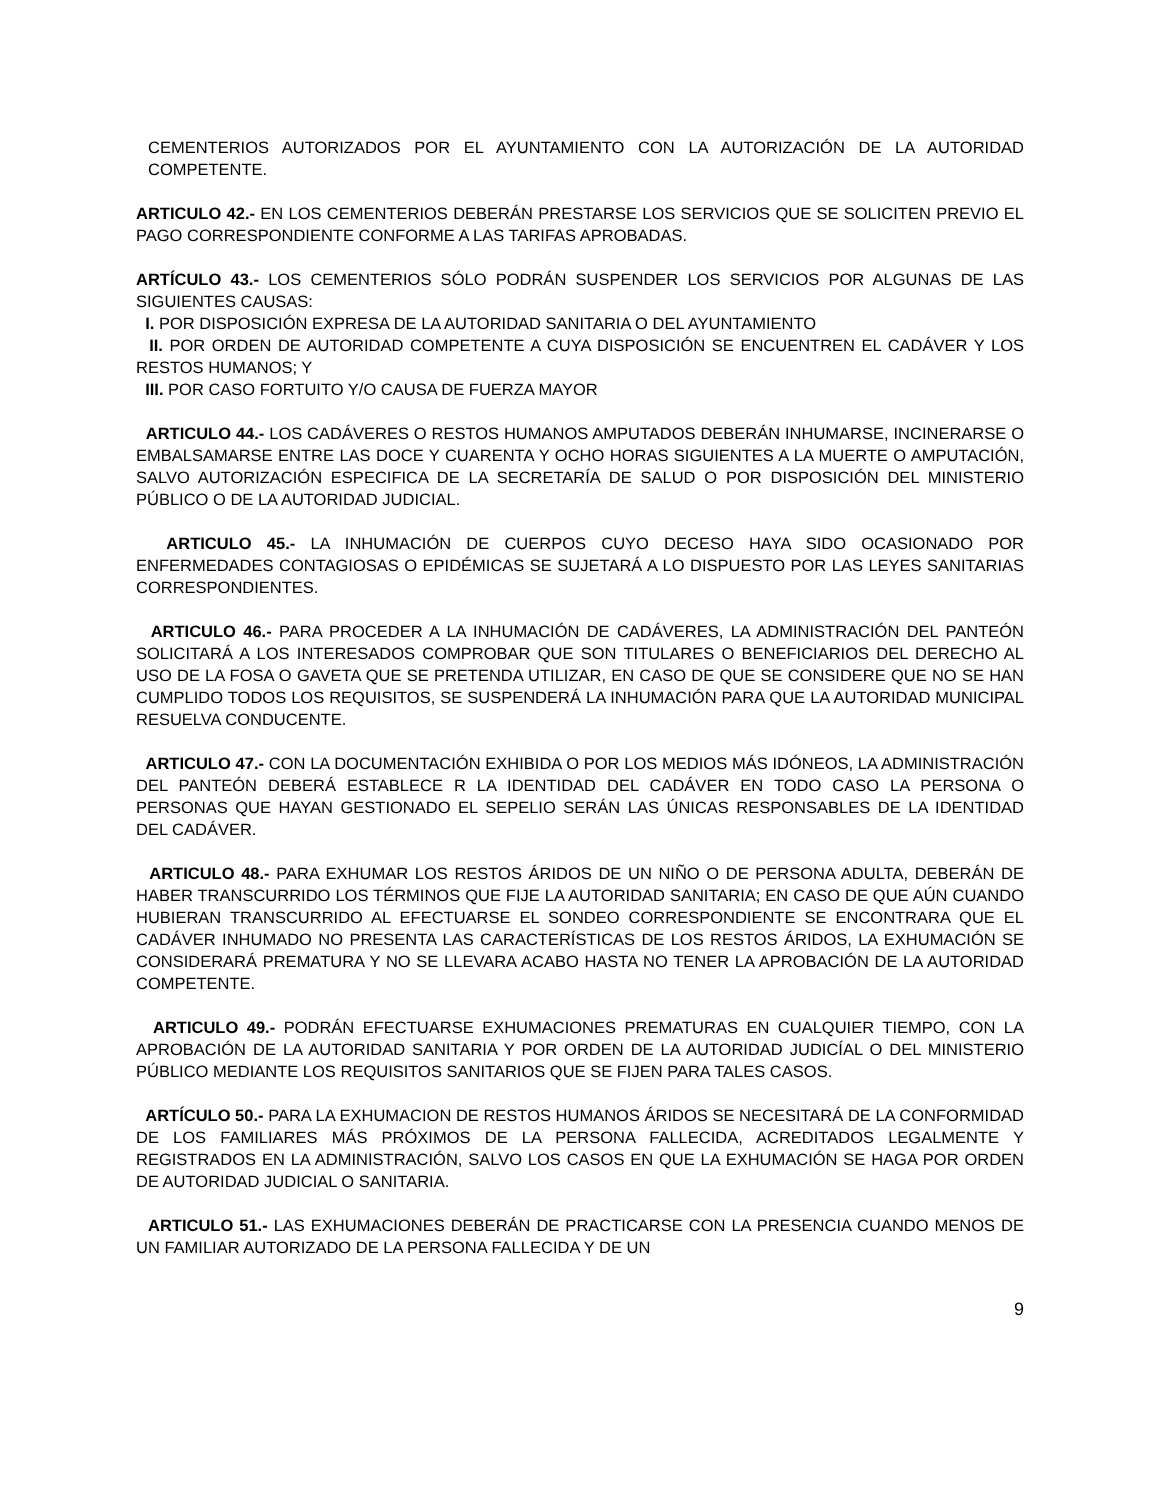CEMENTERIOS AUTORIZADOS POR EL AYUNTAMIENTO CON LA AUTORIZACIÓN DE LA AUTORIDAD COMPETENTE.
ARTICULO 42.- EN LOS CEMENTERIOS DEBERÁN PRESTARSE LOS SERVICIOS QUE SE SOLICITEN PREVIO EL PAGO CORRESPONDIENTE CONFORME A LAS TARIFAS APROBADAS.
ARTÍCULO 43.- LOS CEMENTERIOS SÓLO PODRÁN SUSPENDER LOS SERVICIOS POR ALGUNAS DE LAS SIGUIENTES CAUSAS:
I. POR DISPOSICIÓN EXPRESA DE LA AUTORIDAD SANITARIA O DEL AYUNTAMIENTO
II. POR ORDEN DE AUTORIDAD COMPETENTE A CUYA DISPOSICIÓN SE ENCUENTREN EL CADÁVER Y LOS RESTOS HUMANOS; Y
III. POR CASO FORTUITO Y/O CAUSA DE FUERZA MAYOR
ARTICULO 44.- LOS CADÁVERES O RESTOS HUMANOS AMPUTADOS DEBERÁN INHUMARSE, INCINERARSE O EMBALSAMARSE ENTRE LAS DOCE Y CUARENTA Y OCHO HORAS SIGUIENTES A LA MUERTE O AMPUTACIÓN, SALVO AUTORIZACIÓN ESPECIFICA DE LA SECRETARÍA DE SALUD O POR DISPOSICIÓN DEL MINISTERIO PÚBLICO O DE LA AUTORIDAD JUDICIAL.
ARTICULO 45.- LA INHUMACIÓN DE CUERPOS CUYO DECESO HAYA SIDO OCASIONADO POR ENFERMEDADES CONTAGIOSAS O EPIDÉMICAS SE SUJETARÁ A LO DISPUESTO POR LAS LEYES SANITARIAS CORRESPONDIENTES.
ARTICULO 46.- PARA PROCEDER A LA INHUMACIÓN DE CADÁVERES, LA ADMINISTRACIÓN DEL PANTEÓN SOLICITARÁ A LOS INTERESADOS COMPROBAR QUE SON TITULARES O BENEFICIARIOS DEL DERECHO AL USO DE LA FOSA O GAVETA QUE SE PRETENDA UTILIZAR, EN CASO DE QUE SE CONSIDERE QUE NO SE HAN CUMPLIDO TODOS LOS REQUISITOS, SE SUSPENDERÁ LA INHUMACIÓN PARA QUE LA AUTORIDAD MUNICIPAL RESUELVA CONDUCENTE.
ARTICULO 47.- CON LA DOCUMENTACIÓN EXHIBIDA O POR LOS MEDIOS MÁS IDÓNEOS, LA ADMINISTRACIÓN DEL PANTEÓN DEBERÁ ESTABLECE R LA IDENTIDAD DEL CADÁVER EN TODO CASO LA PERSONA O PERSONAS QUE HAYAN GESTIONADO EL SEPELIO SERÁN LAS ÚNICAS RESPONSABLES DE LA IDENTIDAD DEL CADÁVER.
ARTICULO 48.- PARA EXHUMAR LOS RESTOS ÁRIDOS DE UN NIÑO O DE PERSONA ADULTA, DEBERÁN DE HABER TRANSCURRIDO LOS TÉRMINOS QUE FIJE LA AUTORIDAD SANITARIA; EN CASO DE QUE AÚN CUANDO HUBIERAN TRANSCURRIDO AL EFECTUARSE EL SONDEO CORRESPONDIENTE SE ENCONTRARA QUE EL CADÁVER INHUMADO NO PRESENTA LAS CARACTERÍSTICAS DE LOS RESTOS ÁRIDOS, LA EXHUMACIÓN SE CONSIDERARÁ PREMATURA Y NO SE LLEVARA ACABO HASTA NO TENER LA APROBACIÓN DE LA AUTORIDAD COMPETENTE.
ARTICULO 49.- PODRÁN EFECTUARSE EXHUMACIONES PREMATURAS EN CUALQUIER TIEMPO, CON LA APROBACIÓN DE LA AUTORIDAD SANITARIA Y POR ORDEN DE LA AUTORIDAD JUDICÍAL O DEL MINISTERIO PÚBLICO MEDIANTE LOS REQUISITOS SANITARIOS QUE SE FIJEN PARA TALES CASOS.
ARTÍCULO 50.- PARA LA EXHUMACION DE RESTOS HUMANOS ÁRIDOS SE NECESITARÁ DE LA CONFORMIDAD DE LOS FAMILIARES MÁS PRÓXIMOS DE LA PERSONA FALLECIDA, ACREDITADOS LEGALMENTE Y REGISTRADOS EN LA ADMINISTRACIÓN, SALVO LOS CASOS EN QUE LA EXHUMACIÓN SE HAGA POR ORDEN DE AUTORIDAD JUDICIAL O SANITARIA.
ARTICULO 51.- LAS EXHUMACIONES DEBERÁN DE PRACTICARSE CON LA PRESENCIA CUANDO MENOS DE UN FAMILIAR AUTORIZADO DE LA PERSONA FALLECIDA Y DE UN
9